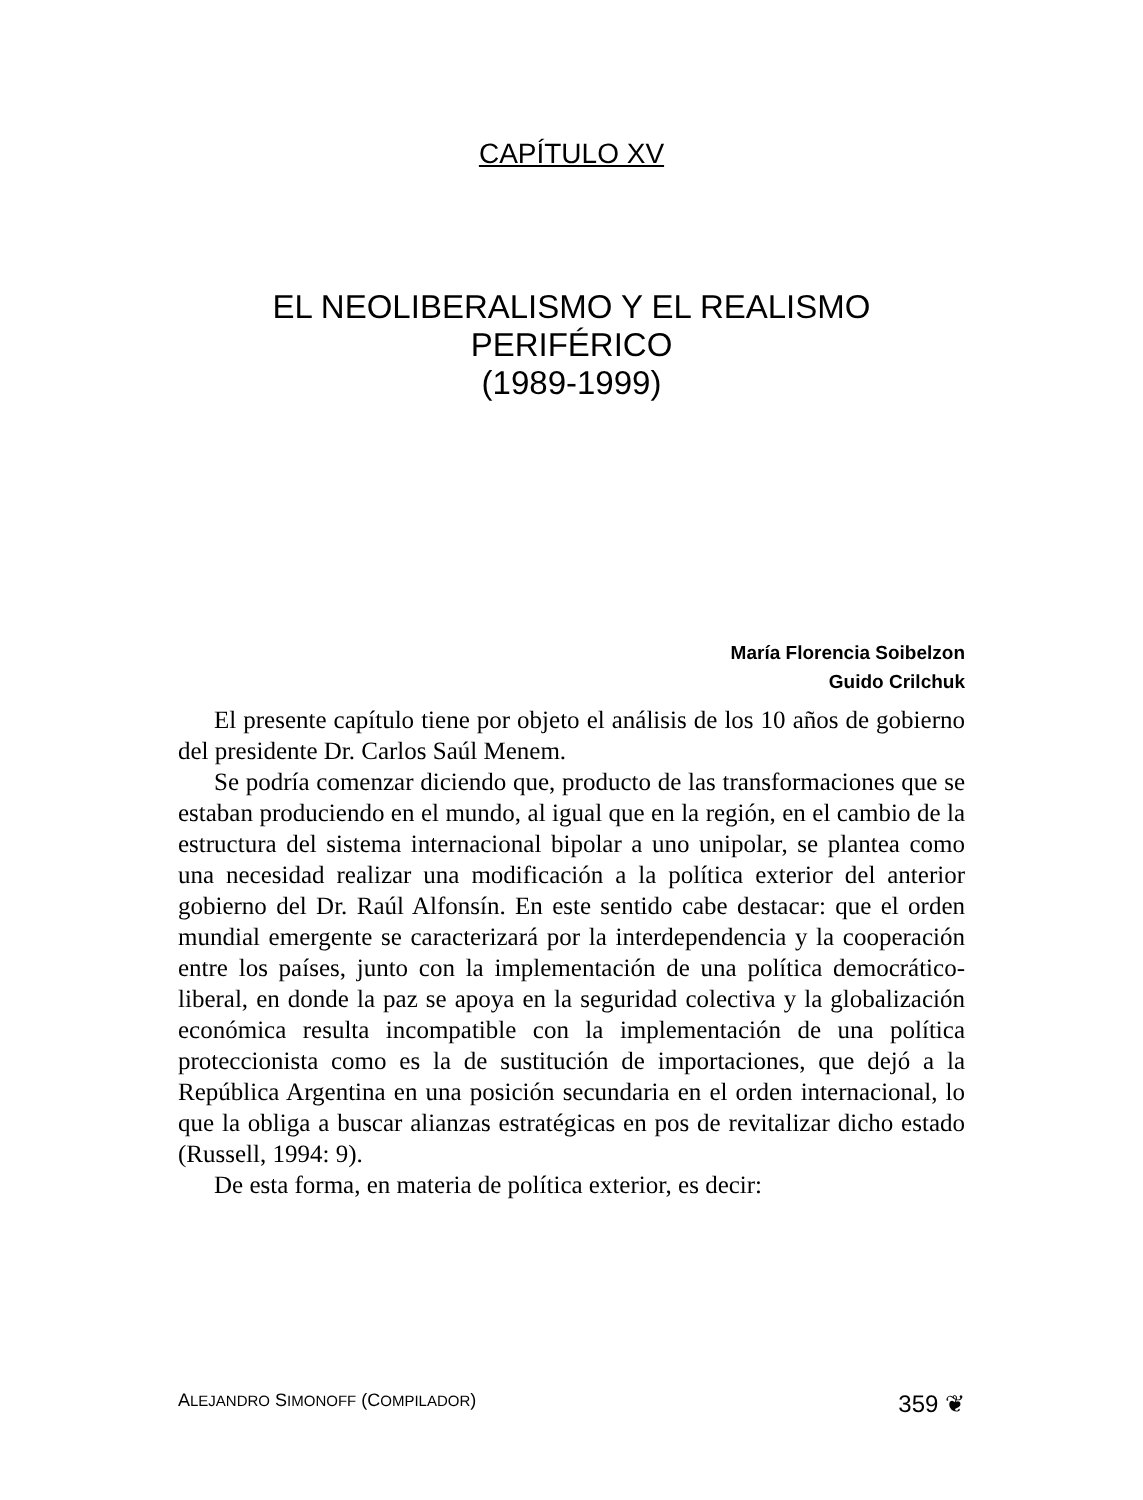CAPÍTULO XV
EL NEOLIBERALISMO Y EL REALISMO PERIFÉRICO
(1989-1999)
María Florencia Soibelzon
Guido Crilchuk
El presente capítulo tiene por objeto el análisis de los 10 años de gobierno del presidente Dr. Carlos Saúl Menem.
Se podría comenzar diciendo que, producto de las transformaciones que se estaban produciendo en el mundo, al igual que en la región, en el cambio de la estructura del sistema internacional bipolar a uno unipolar, se plantea como una necesidad realizar una modificación a la política exterior del anterior gobierno del Dr. Raúl Alfonsín. En este sentido cabe destacar: que el orden mundial emergente se caracterizará por la interdependencia y la cooperación entre los países, junto con la implementación de una política democrático-liberal, en donde la paz se apoya en la seguridad colectiva y la globalización económica resulta incompatible con la implementación de una política proteccionista como es la de sustitución de importaciones, que dejó a la República Argentina en una posición secundaria en el orden internacional, lo que la obliga a buscar alianzas estratégicas en pos de revitalizar dicho estado (Russell, 1994: 9).
De esta forma, en materia de política exterior, es decir:
ALEJANDRO SIMONOFF (COMPILADOR) 359 ❦